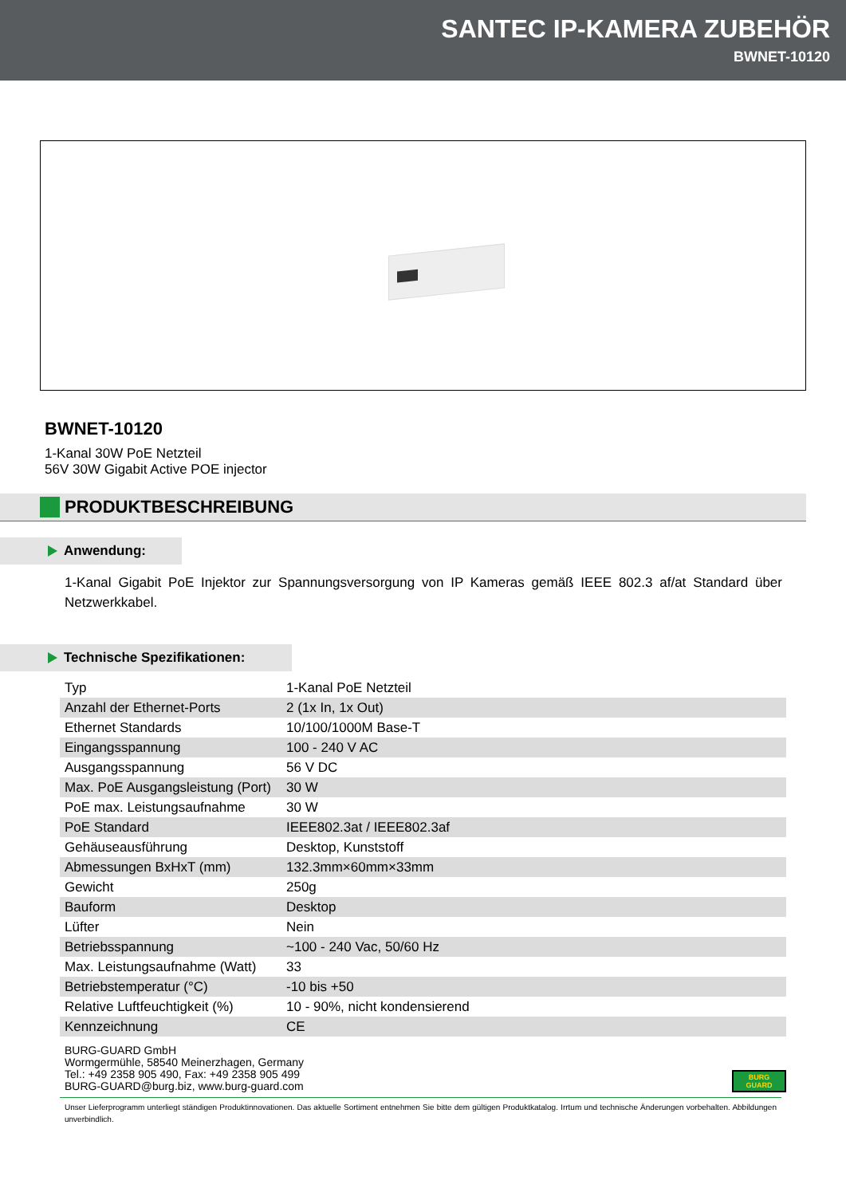SANTEC IP-KAMERA ZUBEHÖR
BWNET-10120
BWNET-10120
1-Kanal 30W PoE Netzteil
56V 30W Gigabit Active POE injector
PRODUKTBESCHREIBUNG
Anwendung:
1-Kanal Gigabit PoE Injektor zur Spannungsversorgung von IP Kameras gemäß IEEE 802.3 af/at Standard über Netzwerkkabel.
Technische Spezifikationen:
| Typ | 1-Kanal PoE Netzteil |
| Anzahl der Ethernet-Ports | 2 (1x In, 1x Out) |
| Ethernet Standards | 10/100/1000M Base-T |
| Eingangsspannung | 100 - 240 V AC |
| Ausgangsspannung | 56 V DC |
| Max. PoE Ausgangsleistung (Port) | 30 W |
| PoE max. Leistungsaufnahme | 30 W |
| PoE Standard | IEEE802.3at / IEEE802.3af |
| Gehäuseausführung | Desktop, Kunststoff |
| Abmessungen BxHxT (mm) | 132.3mm×60mm×33mm |
| Gewicht | 250g |
| Bauform | Desktop |
| Lüfter | Nein |
| Betriebsspannung | ~100 - 240 Vac, 50/60 Hz |
| Max. Leistungsaufnahme (Watt) | 33 |
| Betriebstemperatur (°C) | -10 bis +50 |
| Relative Luftfeuchtigkeit (%) | 10 - 90%, nicht kondensierend |
| Kennzeichnung | CE |
BURG-GUARD GmbH
Wormgermühle, 58540 Meinerzhagen, Germany
Tel.: +49 2358 905 490, Fax: +49 2358 905 499
BURG-GUARD@burg.biz, www.burg-guard.com
BURG
GUARD
Unser Lieferprogramm unterliegt ständigen Produktinnovationen. Das aktuelle Sortiment entnehmen Sie bitte dem gültigen Produktkatalog. Irrtum und technische Änderungen vorbehalten. Abbildungen unverbindlich.